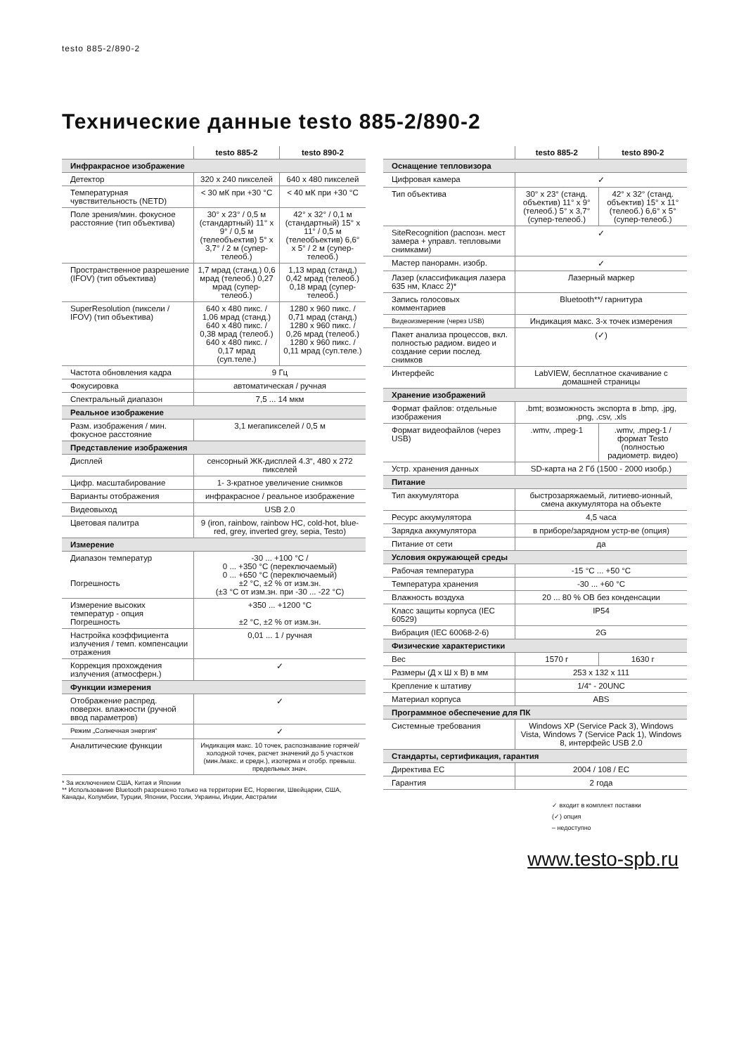testo 885-2/890-2
Технические данные testo 885-2/890-2
| | testo 885-2 | testo 890-2 |
| --- | --- | --- |
| Инфракрасное изображение | | |
| Детектор | 320 x 240 пикселей | 640 x 480 пикселей |
| Температурная чувствительность (NETD) | < 30 мК при +30 °C | < 40 мК при +30 °C |
| Поле зрения/мин. фокусное расстояние (тип объектива) | 30° x 23° / 0,5 м (стандартный) 11° x 9° / 0,5 м (телеобъектив) 5° x 3,7° / 2 м (супер-телеоб.) | 42° x 32° / 0,1 м (стандартный) 15° x 11° / 0,5 м (телеобъектив) 6,6° x 5° / 2 м (супер-телеоб.) |
| Пространственное разрешение (IFOV) (тип объектива) | 1,7 мрад (станд.) 0,6 мрад (телеоб.) 0,27 мрад (супер-телеоб.) | 1,13 мрад (станд.) 0,42 мрад (телеоб.) 0,18 мрад (супер-телеоб.) |
| SuperResolution (пиксели / IFOV) (тип объектива) | 640 x 480 пикс. / 1,06 мрад (станд.) 640 x 480 пикс. / 0,38 мрад (телеоб.) 640 x 480 пикс. / 0,17 мрад (суп.теле.) | 1280 x 960 пикс. / 0,71 мрад (станд.) 1280 x 960 пикс. / 0,26 мрад (телеоб.) 1280 x 960 пикс. / 0,11 мрад (суп.теле.) |
| Частота обновления кадра | 9 Гц | |
| Фокусировка | автоматическая / ручная | |
| Спектральный диапазон | 7,5 ... 14 мкм | |
| Реальное изображение | | |
| Разм. изображения / мин. фокусное расстояние | 3,1 мегапикселей / 0,5 м | |
| Представление изображения | | |
| Дисплей | сенсорный ЖК-дисплей 4.3“, 480 x 272 пикселей | |
| Цифр. масштабирование | 1- 3-кратное увеличение снимков | |
| Варианты отображения | инфракрасное / реальное изображение | |
| Видеовыход | USB 2.0 | |
| Цветовая палитра | 9 (iron, rainbow, rainbow HC, cold-hot, blue-red, grey, inverted grey, sepia, Testo) | |
| Измерение | | |
| Диапазон температур Погрешность | -30 ... +100 °C / 0 ... +350 °C (переключаемый) 0 ... +650 °C (переключаемый) ±2 °C, ±2 % от изм.зн. (±3 °C от изм.зн. при -30 ... -22 °C) | |
| Измерение высоких температур - опция Погрешность | +350 ... +1200 °C ±2 °C, ±2 % от изм.зн. | |
| Настройка коэффициента излучения / темп. компенсации отражения | 0,01 ... 1 / ручная | |
| Коррекция прохождения излучения (атмосферн.) | ✓ | |
| Функции измерения | | |
| Отображение распред. поверхн. влажности (ручной ввод параметров) | ✓ | |
| Режим „Солнечная энергия“ | ✓ | |
| Аналитические функции | Индикация макс. 10 точек, распознавание горячей/холодной точек, расчет значений до 5 участков (мин./макс. и средн.), изотерма и отобр. превыш. предельных знач. | |
* За исключением США, Китая и Японии
** Использование Bluetooth разрешено только на территории ЕС, Норвегии, Швейцарии, США, Канады, Колумбии, Турции, Японии, России, Украины, Индии, Австралии
| | testo 885-2 | testo 890-2 |
| --- | --- | --- |
| Оснащение тепловизора | | |
| Цифровая камера | ✓ | |
| Тип объектива | 30° x 23° (станд. объектив) 11° x 9° (телеоб.) 5° x 3,7° (супер-телеоб.) | 42° x 32° (станд. объектив) 15° x 11° (телеоб.) 6,6° x 5° (супер-телеоб.) |
| SiteRecognition (распозн. мест замера + управл. тепловыми снимками) | ✓ | |
| Мастер панорамн. изобр. | ✓ | |
| Лазер (классификация лазера 635 нм, Класс 2)* | Лазерный маркер | |
| Запись голосовых комментариев | Bluetooth**/ гарнитура | |
| Видеоизмерение (через USB) | Индикация макс. 3-х точек измерения | |
| Пакет анализа процессов, вкл. полностью радиом. видео и создание серии послед. снимков | (✓) | |
| Интерфейс | LabVIEW, бесплатное скачивание с домашней страницы | |
| Хранение изображений | | |
| Формат файлов: отдельные изображения | .bmt; возможность экспорта в .bmp, .jpg, .png, .csv, .xls | |
| Формат видеофайлов (через USB) | .wmv, .mpeg-1 | .wmv, .mpeg-1 / формат Testo (полностью радиометр. видео) |
| Устр. хранения данных | SD-карта на 2 Гб (1500 - 2000 изобр.) | |
| Питание | | |
| Тип аккумулятора | быстрозаряжаемый, литиево-ионный, смена аккумулятора на объекте | |
| Ресурс аккумулятора | 4,5 часа | |
| Зарядка аккумулятора | в приборе/зарядном устр-ве (опция) | |
| Питание от сети | да | |
| Условия окружающей среды | | |
| Рабочая температура | -15 °C ... +50 °C | |
| Температура хранения | -30 ... +60 °C | |
| Влажность воздуха | 20 ... 80 % ОВ без конденсации | |
| Класс защиты корпуса (IEC 60529) | IP54 | |
| Вибрация (IEC 60068-2-6) | 2G | |
| Физические характеристики | | |
| Вес | 1570 г | 1630 г |
| Размеры (Д x Ш x В) в мм | 253 x 132 x 111 | |
| Крепление к штативу | 1/4“ - 20UNC | |
| Материал корпуса | ABS | |
| Программное обеспечение для ПК | | |
| Системные требования | Windows XP (Service Pack 3), Windows Vista, Windows 7 (Service Pack 1), Windows 8, интерфейс USB 2.0 | |
| Стандарты, сертификация, гарантия | | |
| Директива ЕС | 2004 / 108 / EC | |
| Гарантия | 2 года | |
✓ входит в комплект поставки
(✓) опция
– недоступно
www.testo-spb.ru